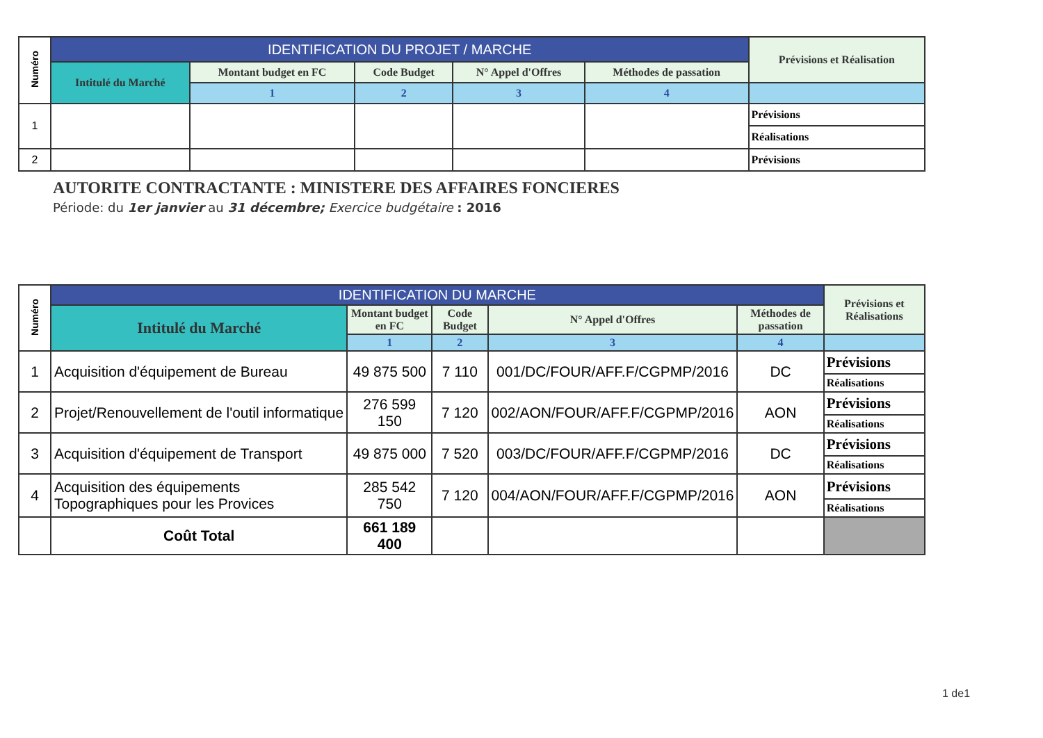| Numéro | IDENTIFICATION DU PROJET / MARCHE | | | | | Prévisions et Réalisation |
| --- | --- | --- | --- | --- | --- | --- |
| | Intitulé du Marché | Montant budget en FC | Code Budget | N° Appel d'Offres | Méthodes de passation | |
| | | 1 | 2 | 3 | 4 | |
| 1 | | | | | | Prévisions |
| | | | | | | Réalisations |
| 2 | | | | | | Prévisions |
AUTORITE CONTRACTANTE : MINISTERE DES AFFAIRES FONCIERES
Période: du 1er janvier au 31 décembre; Exercice budgétaire : 2016
| Numéro | IDENTIFICATION DU MARCHE | | | | | Prévisions et Réalisations |
| --- | --- | --- | --- | --- | --- | --- |
| | Intitulé du Marché | Montant budget en FC | Code Budget | N° Appel d'Offres | Méthodes de passation | |
| | | 1 | 2 | 3 | 4 | |
| 1 | Acquisition d'équipement de Bureau | 49 875 500 | 7 110 | 001/DC/FOUR/AFF.F/CGPMP/2016 | DC | Prévisions |
| | | | | | | Réalisations |
| 2 | Projet/Renouvellement de l'outil informatique | 276 599 150 | 7 120 | 002/AON/FOUR/AFF.F/CGPMP/2016 | AON | Prévisions |
| | | | | | | Réalisations |
| 3 | Acquisition d'équipement de Transport | 49 875 000 | 7 520 | 003/DC/FOUR/AFF.F/CGPMP/2016 | DC | Prévisions |
| | | | | | | Réalisations |
| 4 | Acquisition des équipements Topographiques pour les Provices | 285 542 750 | 7 120 | 004/AON/FOUR/AFF.F/CGPMP/2016 | AON | Prévisions |
| | | | | | | Réalisations |
| | Coût Total | 661 189 400 | | | | |
1 de1